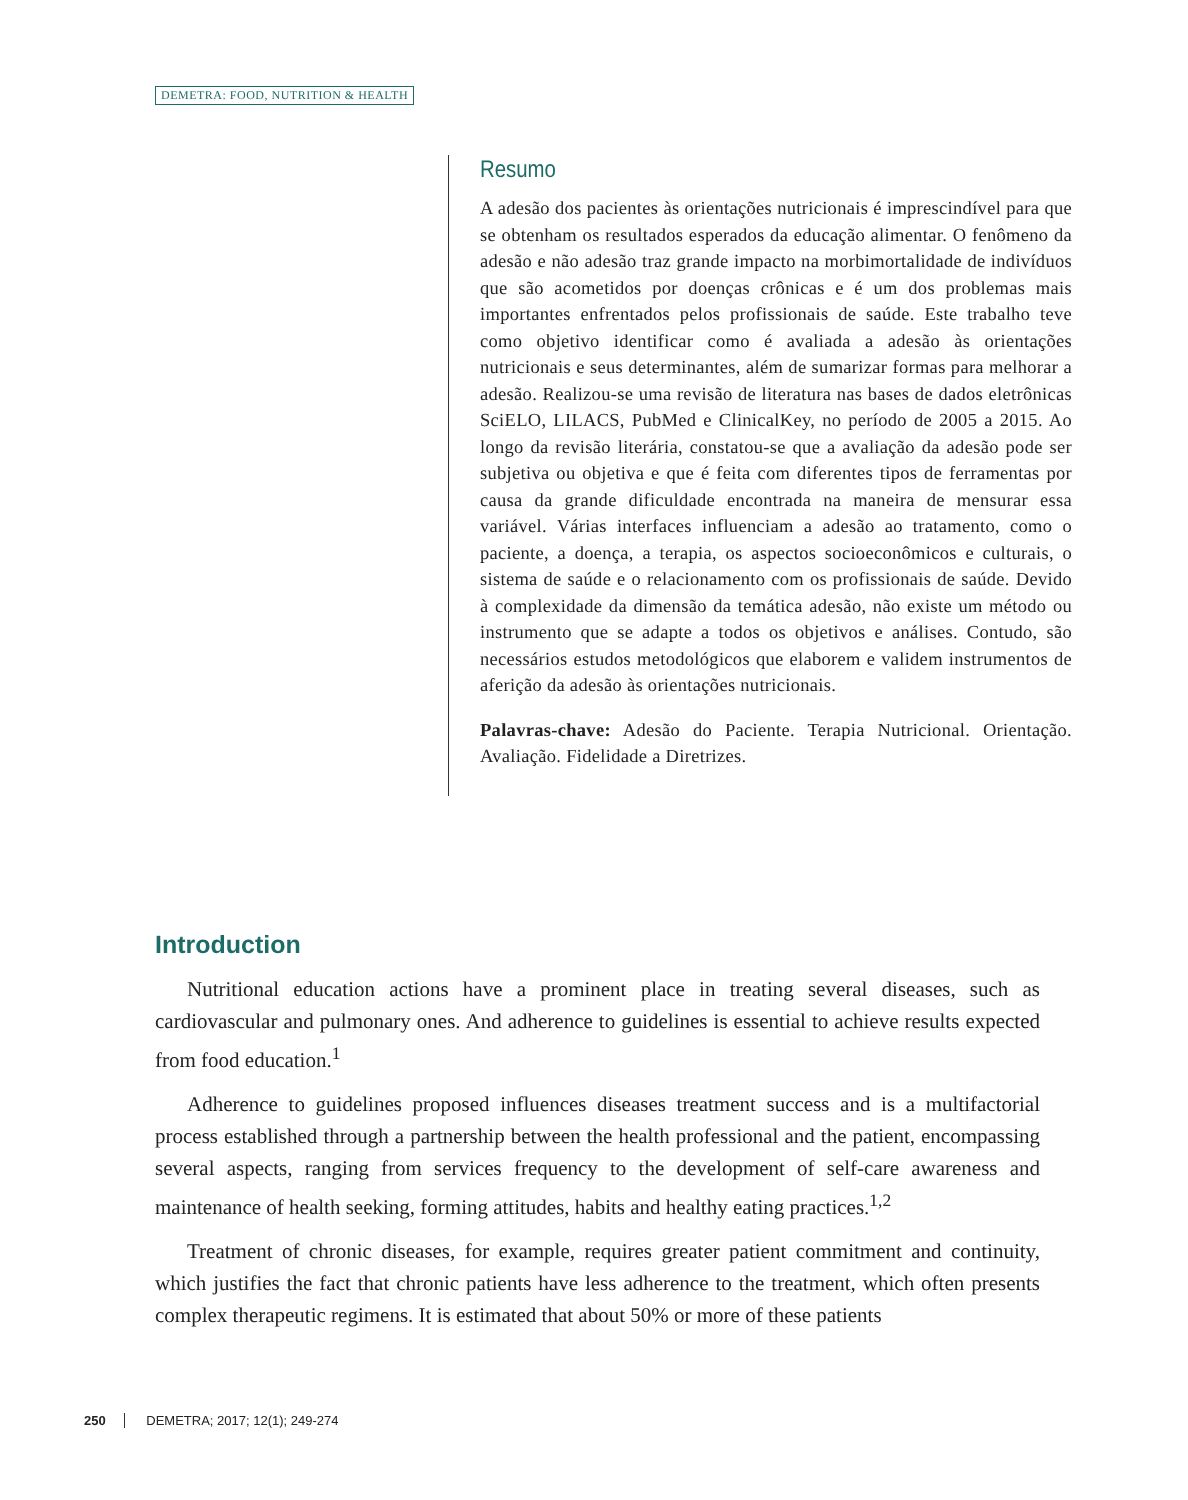DEMETRA: FOOD, NUTRITION & HEALTH
Resumo
A adesão dos pacientes às orientações nutricionais é imprescindível para que se obtenham os resultados esperados da educação alimentar. O fenômeno da adesão e não adesão traz grande impacto na morbimortalidade de indivíduos que são acometidos por doenças crônicas e é um dos problemas mais importantes enfrentados pelos profissionais de saúde. Este trabalho teve como objetivo identificar como é avaliada a adesão às orientações nutricionais e seus determinantes, além de sumarizar formas para melhorar a adesão. Realizou-se uma revisão de literatura nas bases de dados eletrônicas SciELO, LILACS, PubMed e ClinicalKey, no período de 2005 a 2015. Ao longo da revisão literária, constatou-se que a avaliação da adesão pode ser subjetiva ou objetiva e que é feita com diferentes tipos de ferramentas por causa da grande dificuldade encontrada na maneira de mensurar essa variável. Várias interfaces influenciam a adesão ao tratamento, como o paciente, a doença, a terapia, os aspectos socioeconômicos e culturais, o sistema de saúde e o relacionamento com os profissionais de saúde. Devido à complexidade da dimensão da temática adesão, não existe um método ou instrumento que se adapte a todos os objetivos e análises. Contudo, são necessários estudos metodológicos que elaborem e validem instrumentos de aferição da adesão às orientações nutricionais.
Palavras-chave: Adesão do Paciente. Terapia Nutricional. Orientação. Avaliação. Fidelidade a Diretrizes.
Introduction
Nutritional education actions have a prominent place in treating several diseases, such as cardiovascular and pulmonary ones. And adherence to guidelines is essential to achieve results expected from food education.<sup>1</sup>
Adherence to guidelines proposed influences diseases treatment success and is a multifactorial process established through a partnership between the health professional and the patient, encompassing several aspects, ranging from services frequency to the development of self-care awareness and maintenance of health seeking, forming attitudes, habits and healthy eating practices.<sup>1,2</sup>
Treatment of chronic diseases, for example, requires greater patient commitment and continuity, which justifies the fact that chronic patients have less adherence to the treatment, which often presents complex therapeutic regimens. It is estimated that about 50% or more of these patients
250 DEMETRA; 2017; 12(1); 249-274